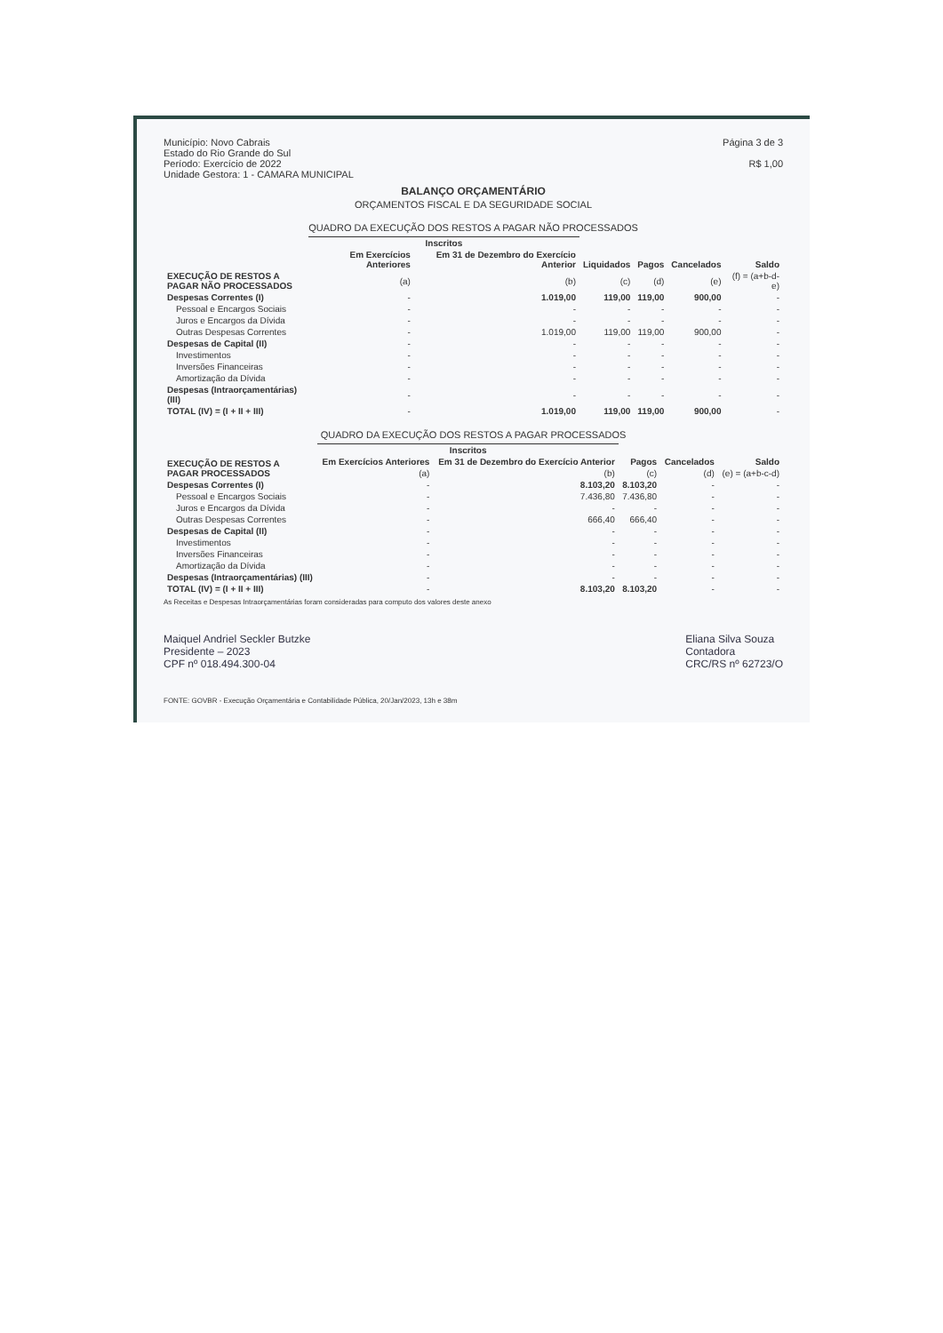Município: Novo Cabrais
Estado do Rio Grande do Sul
Período: Exercício de 2022
Unidade Gestora: 1 - CAMARA MUNICIPAL
Página 3 de 3
R$ 1,00
BALANÇO ORÇAMENTÁRIO
ORÇAMENTOS FISCAL E DA SEGURIDADE SOCIAL
QUADRO DA EXECUÇÃO DOS RESTOS A PAGAR NÃO PROCESSADOS
| EXECUÇÃO DE RESTOS A PAGAR NÃO PROCESSADOS | Inscritos | | Liquidados | Pagos | Cancelados | Saldo |
| --- | --- | --- | --- | --- | --- | --- |
| | Em Exercícios Anteriores | Em 31 de Dezembro do Exercício Anterior | | | | |
| | (a) | (b) | (c) | (d) | (e) | (f) = (a+b-d-e) |
| Despesas Correntes (I) | - | 1.019,00 | 119,00 | 119,00 | 900,00 | - |
| Pessoal e Encargos Sociais | - | - | - | - | - | - |
| Juros e Encargos da Dívida | - | - | - | - | - | - |
| Outras Despesas Correntes | - | 1.019,00 | 119,00 | 119,00 | 900,00 | - |
| Despesas de Capital (II) | - | - | - | - | - | - |
| Investimentos | - | - | - | - | - | - |
| Inversões Financeiras | - | - | - | - | - | - |
| Amortização da Dívida | - | - | - | - | - | - |
| Despesas (Intraorçamentárias) (III) | - | - | - | - | - | - |
| TOTAL (IV) = (I + II + III) | - | 1.019,00 | 119,00 | 119,00 | 900,00 | - |
QUADRO DA EXECUÇÃO DOS RESTOS A PAGAR PROCESSADOS
| EXECUÇÃO DE RESTOS A PAGAR PROCESSADOS | Inscritos | | Pagos | Cancelados | Saldo |
| --- | --- | --- | --- | --- | --- |
| | Em Exercícios Anteriores | Em 31 de Dezembro do Exercício Anterior | | | |
| | (a) | (b) | (c) | (d) | (e) = (a+b-c-d) |
| Despesas Correntes (I) | - | 8.103,20 | 8.103,20 | - | - |
| Pessoal e Encargos Sociais | - | 7.436,80 | 7.436,80 | - | - |
| Juros e Encargos da Dívida | - | - | - | - | - |
| Outras Despesas Correntes | - | 666,40 | 666,40 | - | - |
| Despesas de Capital (II) | - | - | - | - | - |
| Investimentos | - | - | - | - | - |
| Inversões Financeiras | - | - | - | - | - |
| Amortização da Dívida | - | - | - | - | - |
| Despesas (Intraorçamentárias) (III) | - | - | - | - | - |
| TOTAL (IV) = (I + II + III) | - | 8.103,20 | 8.103,20 | - | - |
As Receitas e Despesas Intraorçamentárias foram consideradas para computo dos valores deste anexo
Maiquel Andriel Seckler Butzke
Presidente – 2023
CPF nº 018.494.300-04
Eliana Silva Souza
Contadora
CRC/RS nº 62723/O
FONTE: GOVBR - Execução Orçamentária e Contabilidade Pública, 20/Jan/2023, 13h e 38m